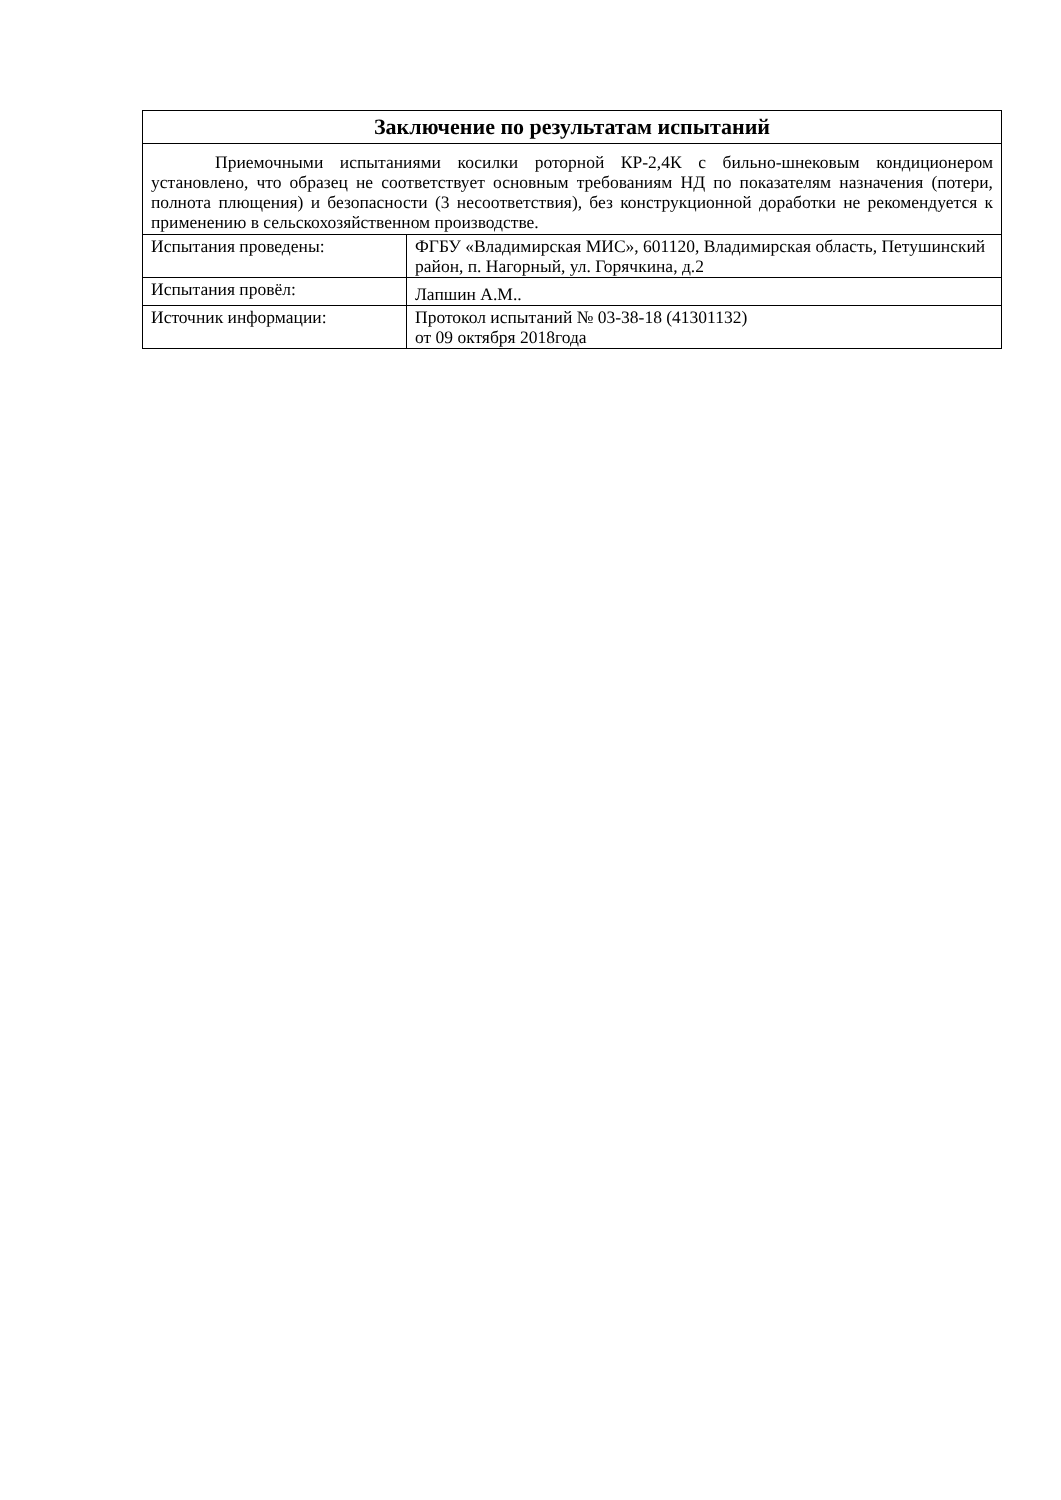| Заключение по результатам испытаний | |
| --- | --- |
| Приемочными испытаниями косилки роторной КР-2,4К с бильно-шнековым кондиционером установлено, что образец не соответствует основным требованиям НД по показателям назначения (потери, полнота плющения) и безопасности (3 несоответствия), без конструкционной доработки не рекомендуется к применению в сельскохозяйственном производстве. | |
| Испытания проведены: | ФГБУ «Владимирская МИС», 601120, Владимирская область, Петушинский район, п. Нагорный, ул. Горячкина, д.2 |
| Испытания провёл: | Лапшин А.М.. |
| Источник информации: | Протокол испытаний № 03-38-18 (41301132) от 09 октября 2018года |